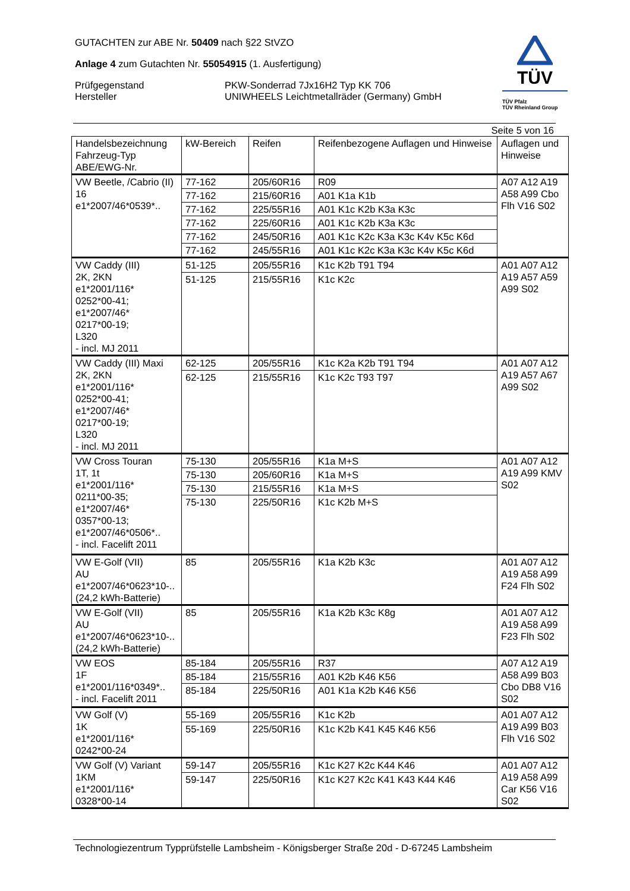GUTACHTEN zur ABE Nr. 50409 nach §22 StVZO
Anlage 4 zum Gutachten Nr. 55054915 (1. Ausfertigung)
Prüfgegenstand PKW-Sonderrad 7Jx16H2 Typ KK 706
Hersteller UNIWHEELS Leichtmetallräder (Germany) GmbH
TÜV
TÜV Pfalz
TÜV Rheinland Group
Seite 5 von 16
| Handelsbezeichnung Fahrzeug-Typ ABE/EWG-Nr. | kW-Bereich | Reifen | Reifenbezogene Auflagen und Hinweise | Auflagen und Hinweise |
| --- | --- | --- | --- | --- |
| VW Beetle, /Cabrio (II) 16 e1*2007/46*0539*.. | 77-162 | 205/60R16 | R09 | A07 A12 A19 A58 A99 Cbo Flh V16 S02 |
| | 77-162 | 215/60R16 | A01 K1a K1b | |
| | 77-162 | 225/55R16 | A01 K1c K2b K3a K3c | |
| | 77-162 | 225/60R16 | A01 K1c K2b K3a K3c | |
| | 77-162 | 245/50R16 | A01 K1c K2c K3a K3c K4v K5c K6d | |
| | 77-162 | 245/55R16 | A01 K1c K2c K3a K3c K4v K5c K6d | |
| VW Caddy (III) 2K, 2KN e1*2001/116* 0252*00-41; e1*2007/46* 0217*00-19; L320 - incl. MJ 2011 | 51-125 | 205/55R16 | K1c K2b T91 T94 | A01 A07 A12 A19 A57 A59 A99 S02 |
| | 51-125 | 215/55R16 | K1c K2c | |
| VW Caddy (III) Maxi 2K, 2KN e1*2001/116* 0252*00-41; e1*2007/46* 0217*00-19; L320 - incl. MJ 2011 | 62-125 | 205/55R16 | K1c K2a K2b T91 T94 | A01 A07 A12 A19 A57 A67 A99 S02 |
| | 62-125 | 215/55R16 | K1c K2c T93 T97 | |
| VW Cross Touran 1T, 1t e1*2001/116* 0211*00-35; e1*2007/46* 0357*00-13; e1*2007/46*0506*.. - incl. Facelift 2011 | 75-130 | 205/55R16 | K1a M+S | A01 A07 A12 A19 A99 KMV S02 |
| | 75-130 | 205/60R16 | K1a M+S | |
| | 75-130 | 215/55R16 | K1a M+S | |
| | 75-130 | 225/50R16 | K1c K2b M+S | |
| VW E-Golf (VII) AU e1*2007/46*0623*10-.. (24,2 kWh-Batterie) | 85 | 205/55R16 | K1a K2b K3c | A01 A07 A12 A19 A58 A99 F24 Flh S02 |
| VW E-Golf (VII) AU e1*2007/46*0623*10-.. (24,2 kWh-Batterie) | 85 | 205/55R16 | K1a K2b K3c K8g | A01 A07 A12 A19 A58 A99 F23 Flh S02 |
| VW EOS 1F e1*2001/116*0349*.. - incl. Facelift 2011 | 85-184 | 205/55R16 | R37 | A07 A12 A19 A58 A99 B03 Cbo DB8 V16 S02 |
| | 85-184 | 215/55R16 | A01 K2b K46 K56 | |
| | 85-184 | 225/50R16 | A01 K1a K2b K46 K56 | |
| VW Golf (V) 1K e1*2001/116* 0242*00-24 | 55-169 | 205/55R16 | K1c K2b | A01 A07 A12 A19 A99 B03 Flh V16 S02 |
| | 55-169 | 225/50R16 | K1c K2b K41 K45 K46 K56 | |
| VW Golf (V) Variant 1KM e1*2001/116* 0328*00-14 | 59-147 | 205/55R16 | K1c K27 K2c K44 K46 | A01 A07 A12 A19 A58 A99 Car K56 V16 S02 |
| | 59-147 | 225/50R16 | K1c K27 K2c K41 K43 K44 K46 | |
Technologiezentrum Typprüfstelle Lambsheim - Königsberger Straße 20d - D-67245 Lambsheim